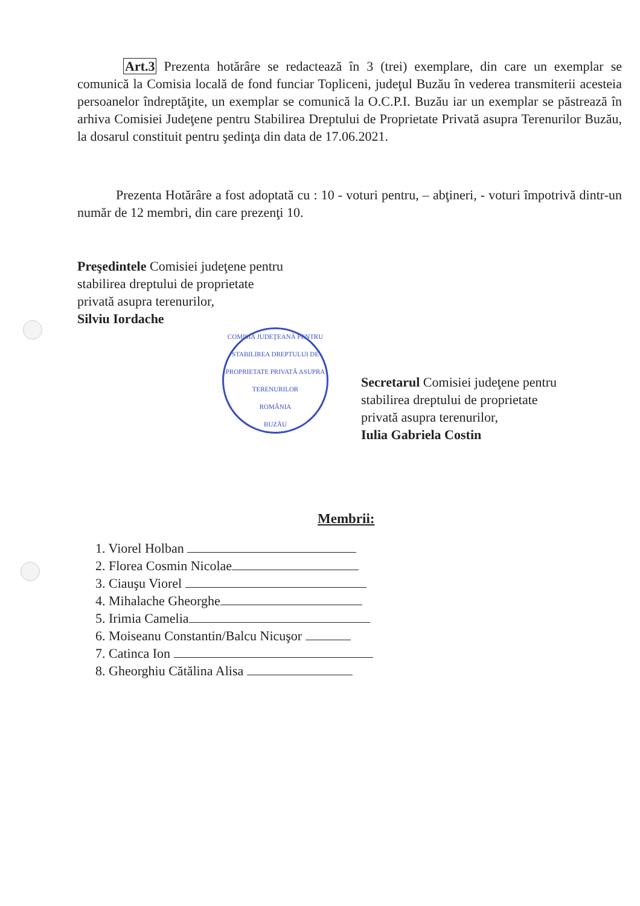Art.3 Prezenta hotărâre se redactează în 3 (trei) exemplare, din care un exemplar se comunică la Comisia locală de fond funciar Topliceni, judeţul Buzău în vederea transmiterii acesteia persoanelor îndreptăţite, un exemplar se comunică la O.C.P.I. Buzău iar un exemplar se păstrează în arhiva Comisiei Judeţene pentru Stabilirea Dreptului de Proprietate Privată asupra Terenurilor Buzău, la dosarul constituit pentru şedinţa din data de 17.06.2021.
Prezenta Hotărâre a fost adoptată cu : 10 - voturi pentru, – abţineri, - voturi împotrivă dintr-un număr de 12 membri, din care prezenţi 10.
Preşedintele Comisiei judeţene pentru
stabilirea dreptului de proprietate
privată asupra terenurilor,
Silviu Iordache
COMISIA JUDEŢEANĂ PENTRU STABILIREA DREPTULUI DE PROPRIETATE PRIVATĂ ASUPRA TERENURILOR
ROMÂNIA
BUZĂU
Secretarul Comisiei judeţene pentru
stabilirea dreptului de proprietate
privată asupra terenurilor,
Iulia Gabriela Costin
Membrii:
1. Viorel Holban
2. Florea Cosmin Nicolae
3. Ciauşu Viorel
4. Mihalache Gheorghe
5. Irimia Camelia
6. Moiseanu Constantin/Balcu Nicuşor
7. Catinca Ion
8. Gheorghiu Cătălina Alisa